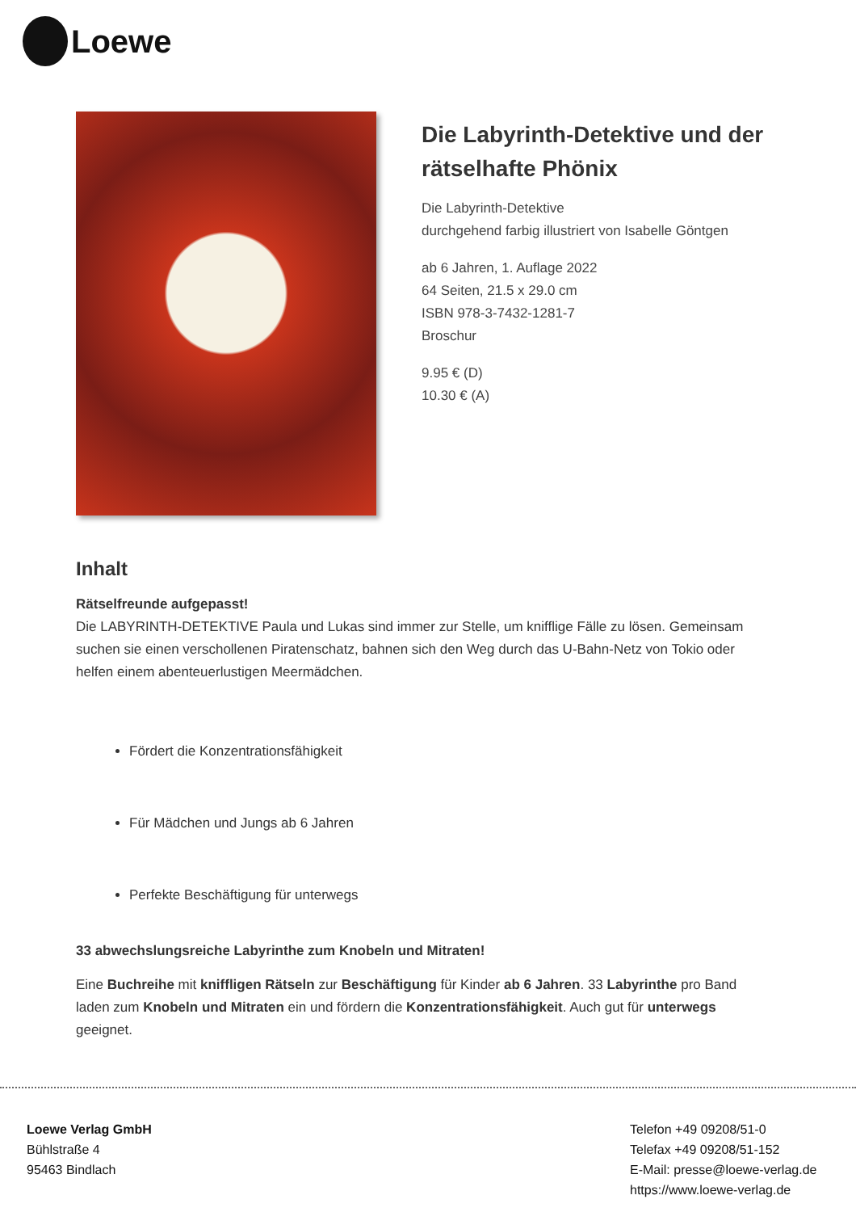Loewe
Die Labyrinth-Detektive und der rätselhafte Phönix
Die Labyrinth-Detektive
durchgehend farbig illustriert von Isabelle Göntgen
ab 6 Jahren, 1. Auflage 2022
64 Seiten, 21.5 x 29.0 cm
ISBN 978-3-7432-1281-7
Broschur
9.95 € (D)
10.30 € (A)
Inhalt
Rätselfreunde aufgepasst!
Die LABYRINTH-DETEKTIVE Paula und Lukas sind immer zur Stelle, um knifflige Fälle zu lösen. Gemeinsam suchen sie einen verschollenen Piratenschatz, bahnen sich den Weg durch das U-Bahn-Netz von Tokio oder helfen einem abenteuerlustigen Meermädchen.
Fördert die Konzentrationsfähigkeit
Für Mädchen und Jungs ab 6 Jahren
Perfekte Beschäftigung für unterwegs
33 abwechslungsreiche Labyrinthe zum Knobeln und Mitraten!
Eine Buchreihe mit kniffligen Rätseln zur Beschäftigung für Kinder ab 6 Jahren. 33 Labyrinthe pro Band laden zum Knobeln und Mitraten ein und fördern die Konzentrationsfähigkeit. Auch gut für unterwegs geeignet.
Loewe Verlag GmbH
Bühlstraße 4
95463 Bindlach
Telefon +49 09208/51-0
Telefax +49 09208/51-152
E-Mail: presse@loewe-verlag.de
https://www.loewe-verlag.de